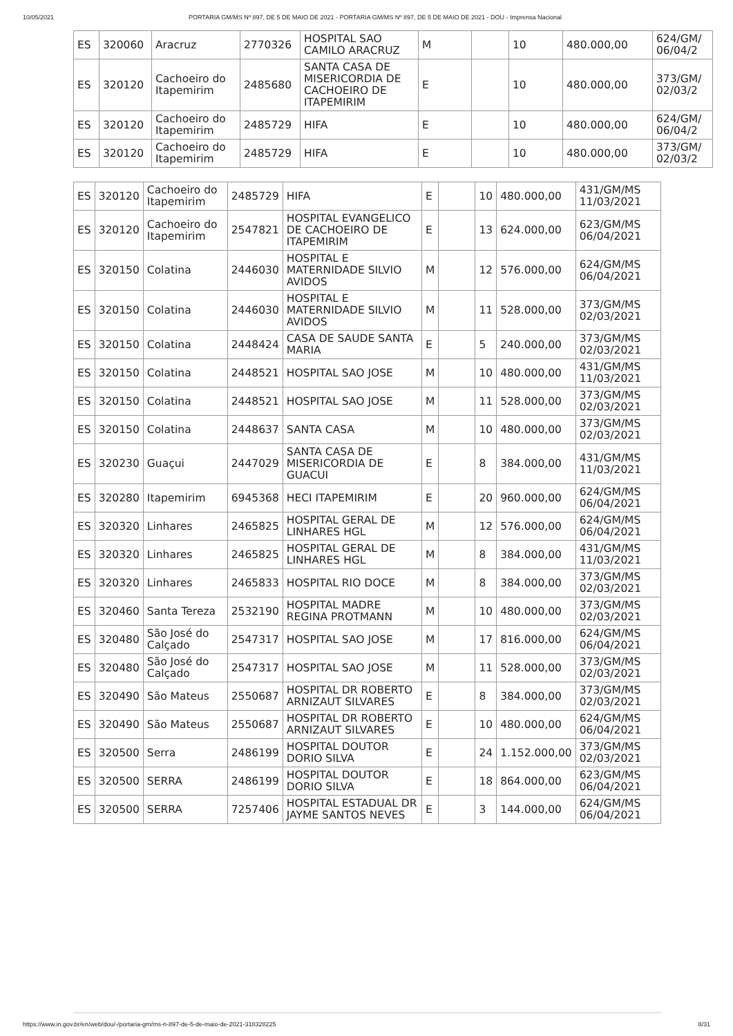10/05/2021 PORTARIA GM/MS Nº 897, DE 5 DE MAIO DE 2021 - PORTARIA GM/MS Nº 897, DE 5 DE MAIO DE 2021 - DOU - Imprensa Nacional
| ES | 320060 | Aracruz | 2770326 | HOSPITAL SAO CAMILO ARACRUZ | M | | 10 | 480.000,00 | 624/GM/ 06/04/2 |
| ES | 320120 | Cachoeiro do Itapemirim | 2485680 | SANTA CASA DE MISERICORDIA DE CACHOEIRO DE ITAPEMIRIM | E | | 10 | 480.000,00 | 373/GM/ 02/03/2 |
| ES | 320120 | Cachoeiro do Itapemirim | 2485729 | HIFA | E | | 10 | 480.000,00 | 624/GM/ 06/04/2 |
| ES | 320120 | Cachoeiro do Itapemirim | 2485729 | HIFA | E | | 10 | 480.000,00 | 373/GM/ 02/03/2 |
| ES | 320120 | Cachoeiro do Itapemirim | 2485729 | HIFA | E | | 10 | 480.000,00 | 431/GM/MS 11/03/2021 |
| ES | 320120 | Cachoeiro do Itapemirim | 2547821 | HOSPITAL EVANGELICO DE CACHOEIRO DE ITAPEMIRIM | E | | 13 | 624.000,00 | 623/GM/MS 06/04/2021 |
| ES | 320150 | Colatina | 2446030 | HOSPITAL E MATERNIDADE SILVIO AVIDOS | M | | 12 | 576.000,00 | 624/GM/MS 06/04/2021 |
| ES | 320150 | Colatina | 2446030 | HOSPITAL E MATERNIDADE SILVIO AVIDOS | M | | 11 | 528.000,00 | 373/GM/MS 02/03/2021 |
| ES | 320150 | Colatina | 2448424 | CASA DE SAUDE SANTA MARIA | E | | 5 | 240.000,00 | 373/GM/MS 02/03/2021 |
| ES | 320150 | Colatina | 2448521 | HOSPITAL SAO JOSE | M | | 10 | 480.000,00 | 431/GM/MS 11/03/2021 |
| ES | 320150 | Colatina | 2448521 | HOSPITAL SAO JOSE | M | | 11 | 528.000,00 | 373/GM/MS 02/03/2021 |
| ES | 320150 | Colatina | 2448637 | SANTA CASA | M | | 10 | 480.000,00 | 373/GM/MS 02/03/2021 |
| ES | 320230 | Guaçui | 2447029 | SANTA CASA DE MISERICORDIA DE GUACUI | E | | 8 | 384.000,00 | 431/GM/MS 11/03/2021 |
| ES | 320280 | Itapemirim | 6945368 | HECI ITAPEMIRIM | E | | 20 | 960.000,00 | 624/GM/MS 06/04/2021 |
| ES | 320320 | Linhares | 2465825 | HOSPITAL GERAL DE LINHARES HGL | M | | 12 | 576.000,00 | 624/GM/MS 06/04/2021 |
| ES | 320320 | Linhares | 2465825 | HOSPITAL GERAL DE LINHARES HGL | M | | 8 | 384.000,00 | 431/GM/MS 11/03/2021 |
| ES | 320320 | Linhares | 2465833 | HOSPITAL RIO DOCE | M | | 8 | 384.000,00 | 373/GM/MS 02/03/2021 |
| ES | 320460 | Santa Tereza | 2532190 | HOSPITAL MADRE REGINA PROTMANN | M | | 10 | 480.000,00 | 373/GM/MS 02/03/2021 |
| ES | 320480 | São José do Calçado | 2547317 | HOSPITAL SAO JOSE | M | | 17 | 816.000,00 | 624/GM/MS 06/04/2021 |
| ES | 320480 | São José do Calçado | 2547317 | HOSPITAL SAO JOSE | M | | 11 | 528.000,00 | 373/GM/MS 02/03/2021 |
| ES | 320490 | São Mateus | 2550687 | HOSPITAL DR ROBERTO ARNIZAUT SILVARES | E | | 8 | 384.000,00 | 373/GM/MS 02/03/2021 |
| ES | 320490 | São Mateus | 2550687 | HOSPITAL DR ROBERTO ARNIZAUT SILVARES | E | | 10 | 480.000,00 | 624/GM/MS 06/04/2021 |
| ES | 320500 | Serra | 2486199 | HOSPITAL DOUTOR DORIO SILVA | E | | 24 | 1.152.000,00 | 373/GM/MS 02/03/2021 |
| ES | 320500 | SERRA | 2486199 | HOSPITAL DOUTOR DORIO SILVA | E | | 18 | 864.000,00 | 623/GM/MS 06/04/2021 |
| ES | 320500 | SERRA | 7257406 | HOSPITAL ESTADUAL DR JAYME SANTOS NEVES | E | | 3 | 144.000,00 | 624/GM/MS 06/04/2021 |
https://www.in.gov.br/en/web/dou/-/portaria-gm/ms-n-897-de-5-de-maio-de-2021-318328225 8/31